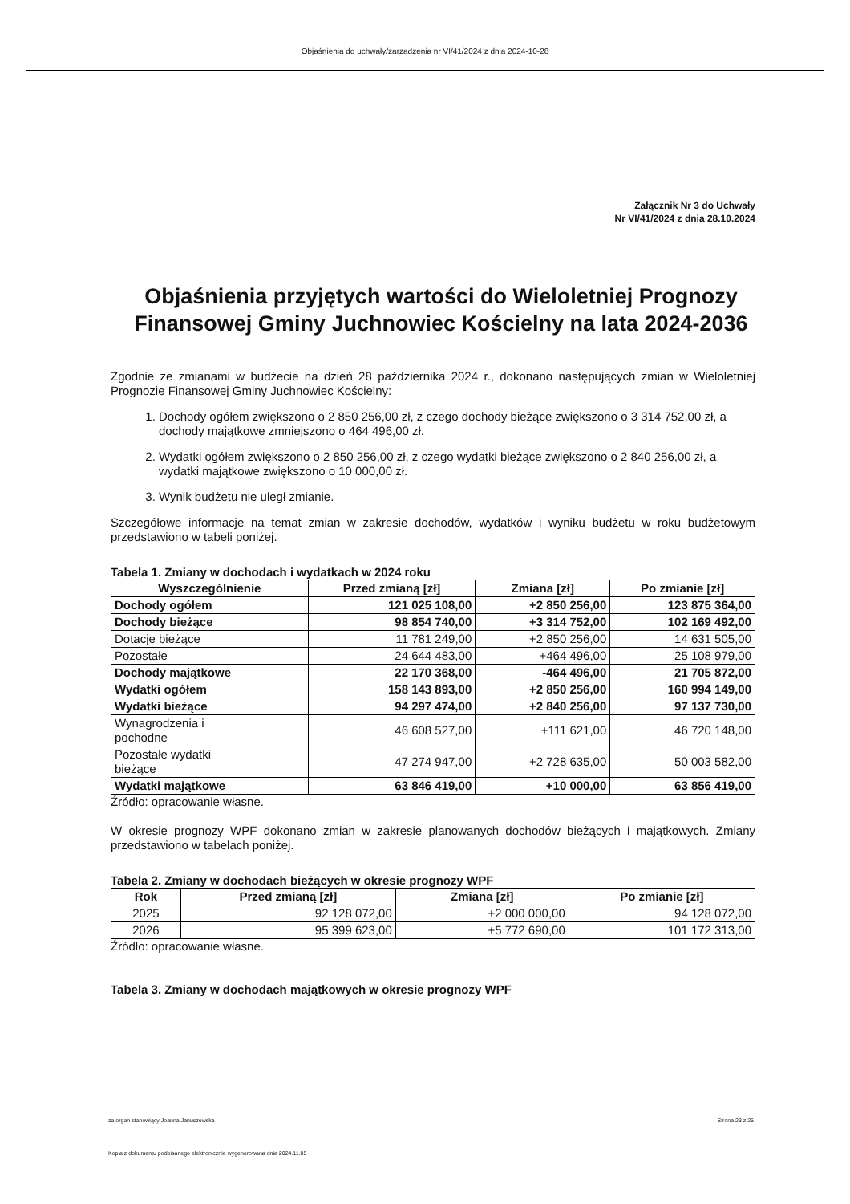Objaśnienia do uchwały/zarządzenia nr VI/41/2024 z dnia 2024-10-28
Załącznik Nr 3 do Uchwały
Nr VI/41/2024 z dnia 28.10.2024
Objaśnienia przyjętych wartości do Wieloletniej Prognozy Finansowej Gminy Juchnowiec Kościelny na lata 2024-2036
Zgodnie ze zmianami w budżecie na dzień 28 października 2024 r., dokonano następujących zmian w Wieloletniej Prognozie Finansowej Gminy Juchnowiec Kościelny:
1. Dochody ogółem zwiększono o 2 850 256,00 zł, z czego dochody bieżące zwiększono o 3 314 752,00 zł, a dochody majątkowe zmniejszono o 464 496,00 zł.
2. Wydatki ogółem zwiększono o 2 850 256,00 zł, z czego wydatki bieżące zwiększono o 2 840 256,00 zł, a wydatki majątkowe zwiększono o 10 000,00 zł.
3. Wynik budżetu nie uległ zmianie.
Szczegółowe informacje na temat zmian w zakresie dochodów, wydatków i wyniku budżetu w roku budżetowym przedstawiono w tabeli poniżej.
Tabela 1. Zmiany w dochodach i wydatkach w 2024 roku
| Wyszczególnienie | Przed zmianą [zł] | Zmiana [zł] | Po zmianie [zł] |
| --- | --- | --- | --- |
| Dochody ogółem | 121 025 108,00 | +2 850 256,00 | 123 875 364,00 |
| Dochody bieżące | 98 854 740,00 | +3 314 752,00 | 102 169 492,00 |
| Dotacje bieżące | 11 781 249,00 | +2 850 256,00 | 14 631 505,00 |
| Pozostałe | 24 644 483,00 | +464 496,00 | 25 108 979,00 |
| Dochody majątkowe | 22 170 368,00 | -464 496,00 | 21 705 872,00 |
| Wydatki ogółem | 158 143 893,00 | +2 850 256,00 | 160 994 149,00 |
| Wydatki bieżące | 94 297 474,00 | +2 840 256,00 | 97 137 730,00 |
| Wynagrodzenia i pochodne | 46 608 527,00 | +111 621,00 | 46 720 148,00 |
| Pozostałe wydatki bieżące | 47 274 947,00 | +2 728 635,00 | 50 003 582,00 |
| Wydatki majątkowe | 63 846 419,00 | +10 000,00 | 63 856 419,00 |
Źródło: opracowanie własne.
W okresie prognozy WPF dokonano zmian w zakresie planowanych dochodów bieżących i majątkowych. Zmiany przedstawiono w tabelach poniżej.
Tabela 2. Zmiany w dochodach bieżących w okresie prognozy WPF
| Rok | Przed zmianą [zł] | Zmiana [zł] | Po zmianie [zł] |
| --- | --- | --- | --- |
| 2025 | 92 128 072,00 | +2 000 000,00 | 94 128 072,00 |
| 2026 | 95 399 623,00 | +5 772 690,00 | 101 172 313,00 |
Źródło: opracowanie własne.
Tabela 3. Zmiany w dochodach majątkowych w okresie prognozy WPF
za organ stanowiący Joanna Januszewska Strona 23 z 26
Kopia z dokumentu podpisanego elektronicznie wygenerowana dnia 2024.11.05